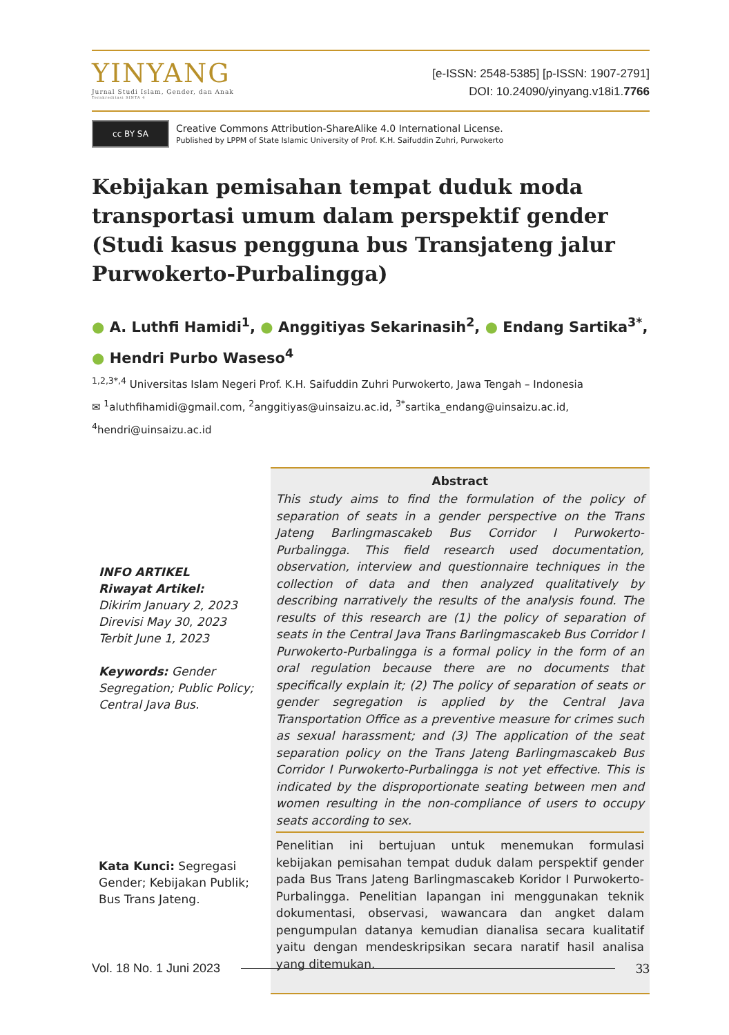YINYANG
Jurnal Studi Islam, Gender, dan Anak
Terakreditasi SINTA 4
[e-ISSN: 2548-5385] [p-ISSN: 1907-2791]
DOI: 10.24090/yinyang.v18i1.7766
cc BY SA
Creative Commons Attribution-ShareAlike 4.0 International License.
Published by LPPM of State Islamic University of Prof. K.H. Saifuddin Zuhri, Purwokerto
Kebijakan pemisahan tempat duduk moda transportasi umum dalam perspektif gender (Studi kasus pengguna bus Transjateng jalur Purwokerto-Purbalingga)
● A. Luthfi Hamidi<sup>1</sup>, ● Anggitiyas Sekarinasih<sup>2</sup>, ● Endang Sartika<sup>3*</sup>,
● Hendri Purbo Waseso<sup>4</sup>
<sup>1,2,3*,4</sup> Universitas Islam Negeri Prof. K.H. Saifuddin Zuhri Purwokerto, Jawa Tengah – Indonesia
✉ <sup>1</sup>aluthfihamidi@gmail.com, <sup>2</sup>anggitiyas@uinsaizu.ac.id, <sup>3*</sup>sartika_endang@uinsaizu.ac.id,
<sup>4</sup> hendri@uinsaizu.ac.id
INFO ARTIKEL
Riwayat Artikel:
Dikirim January 2, 2023
Direvisi May 30, 2023
Terbit June 1, 2023
Keywords: Gender Segregation; Public Policy; Central Java Bus.
Kata Kunci: Segregasi Gender; Kebijakan Publik; Bus Trans Jateng.
Abstract
This study aims to find the formulation of the policy of separation of seats in a gender perspective on the Trans Jateng Barlingmascakeb Bus Corridor I Purwokerto-Purbalingga. This field research used documentation, observation, interview and questionnaire techniques in the collection of data and then analyzed qualitatively by describing narratively the results of the analysis found. The results of this research are (1) the policy of separation of seats in the Central Java Trans Barlingmascakeb Bus Corridor I Purwokerto-Purbalingga is a formal policy in the form of an oral regulation because there are no documents that specifically explain it; (2) The policy of separation of seats or gender segregation is applied by the Central Java Transportation Office as a preventive measure for crimes such as sexual harassment; and (3) The application of the seat separation policy on the Trans Jateng Barlingmascakeb Bus Corridor I Purwokerto-Purbalingga is not yet effective. This is indicated by the disproportionate seating between men and women resulting in the non-compliance of users to occupy seats according to sex.
Penelitian ini bertujuan untuk menemukan formulasi kebijakan pemisahan tempat duduk dalam perspektif gender pada Bus Trans Jateng Barlingmascakeb Koridor I Purwokerto-Purbalingga. Penelitian lapangan ini menggunakan teknik dokumentasi, observasi, wawancara dan angket dalam pengumpulan datanya kemudian dianalisa secara kualitatif yaitu dengan mendeskripsikan secara naratif hasil analisa yang ditemukan.
Vol. 18 No. 1 Juni 2023 33